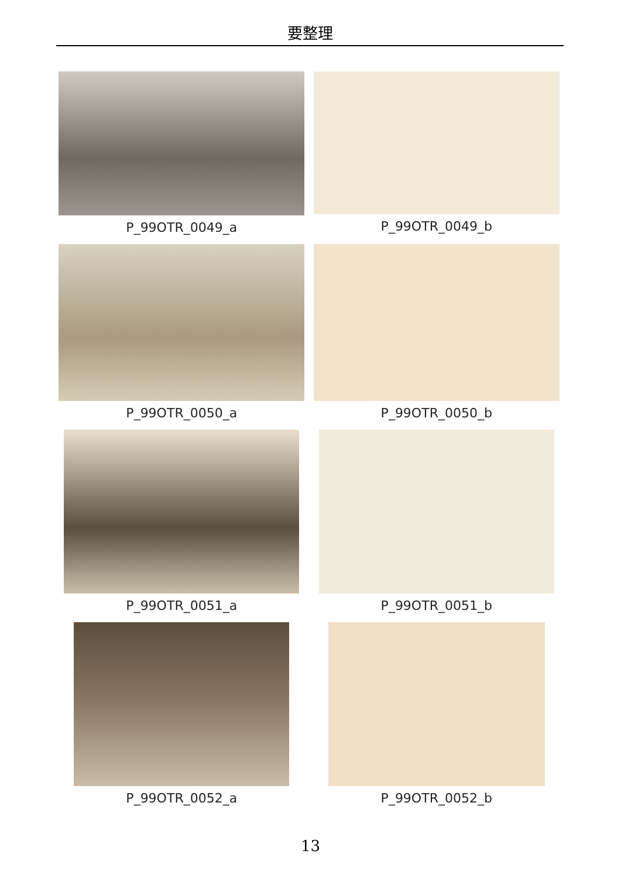要整理
P_99OTR_0049_a
P_99OTR_0049_b
P_99OTR_0050_a
P_99OTR_0050_b
P_99OTR_0051_a
P_99OTR_0051_b
P_99OTR_0052_a
P_99OTR_0052_b
13